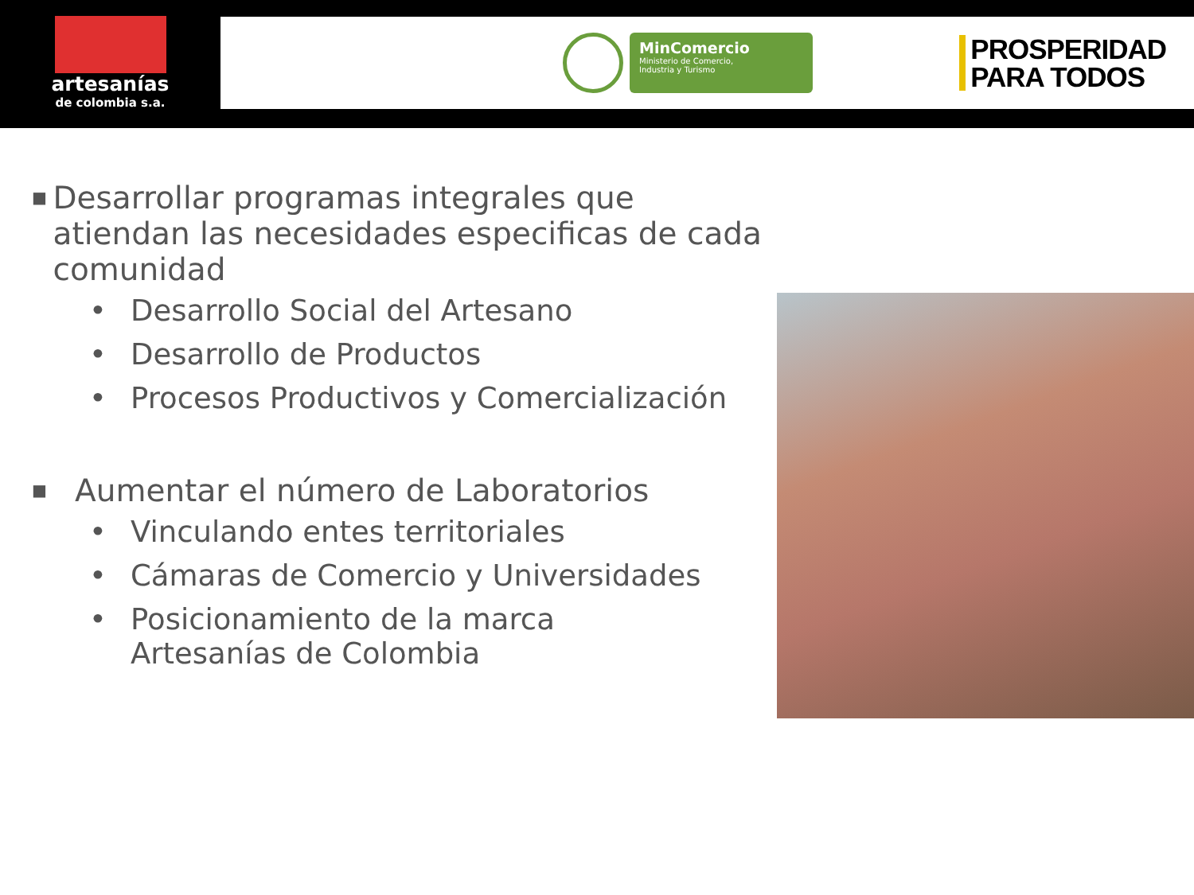artesanías
de colombia s.a.
MinComercio
Ministerio de Comercio,
Industria y Turismo
PROSPERIDAD
PARA TODOS
■
Desarrollar programas integrales que atiendan las necesidades especificas de cada comunidad
• Desarrollo Social del Artesano
• Desarrollo de Productos
• Procesos Productivos y Comercialización
■
Aumentar el número de Laboratorios
• Vinculando entes territoriales
• Cámaras de Comercio y Universidades
• Posicionamiento de la marca
Artesanías de Colombia